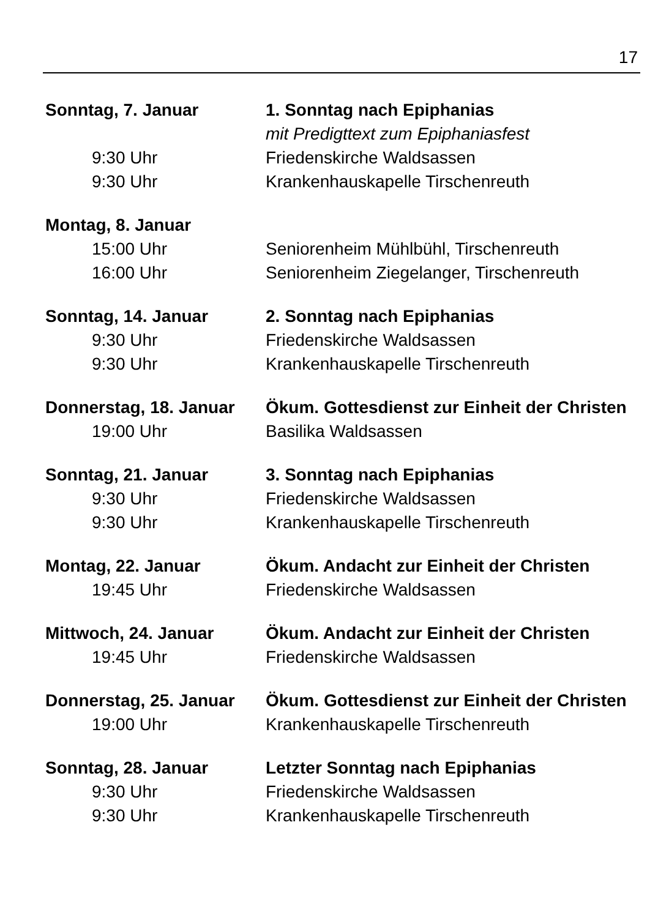17
| Sonntag, 7. Januar | 1. Sonntag nach Epiphanias |
| | mit Predigttext zum Epiphaniasfest |
| 9:30 Uhr | Friedenskirche Waldsassen |
| 9:30 Uhr | Krankenhauskapelle Tirschenreuth |
| Montag, 8. Januar | |
| 15:00 Uhr | Seniorenheim Mühlbühl, Tirschenreuth |
| 16:00 Uhr | Seniorenheim Ziegelanger, Tirschenreuth |
| Sonntag, 14. Januar | 2. Sonntag nach Epiphanias |
| 9:30 Uhr | Friedenskirche Waldsassen |
| 9:30 Uhr | Krankenhauskapelle Tirschenreuth |
| Donnerstag, 18. Januar | Ökum. Gottesdienst zur Einheit der Christen |
| 19:00 Uhr | Basilika Waldsassen |
| Sonntag, 21. Januar | 3. Sonntag nach Epiphanias |
| 9:30 Uhr | Friedenskirche Waldsassen |
| 9:30 Uhr | Krankenhauskapelle Tirschenreuth |
| Montag, 22. Januar | Ökum. Andacht zur Einheit der Christen |
| 19:45 Uhr | Friedenskirche Waldsassen |
| Mittwoch, 24. Januar | Ökum. Andacht zur Einheit der Christen |
| 19:45 Uhr | Friedenskirche Waldsassen |
| Donnerstag, 25. Januar | Ökum. Gottesdienst zur Einheit der Christen |
| 19:00 Uhr | Krankenhauskapelle Tirschenreuth |
| Sonntag, 28. Januar | Letzter Sonntag nach Epiphanias |
| 9:30 Uhr | Friedenskirche Waldsassen |
| 9:30 Uhr | Krankenhauskapelle Tirschenreuth |